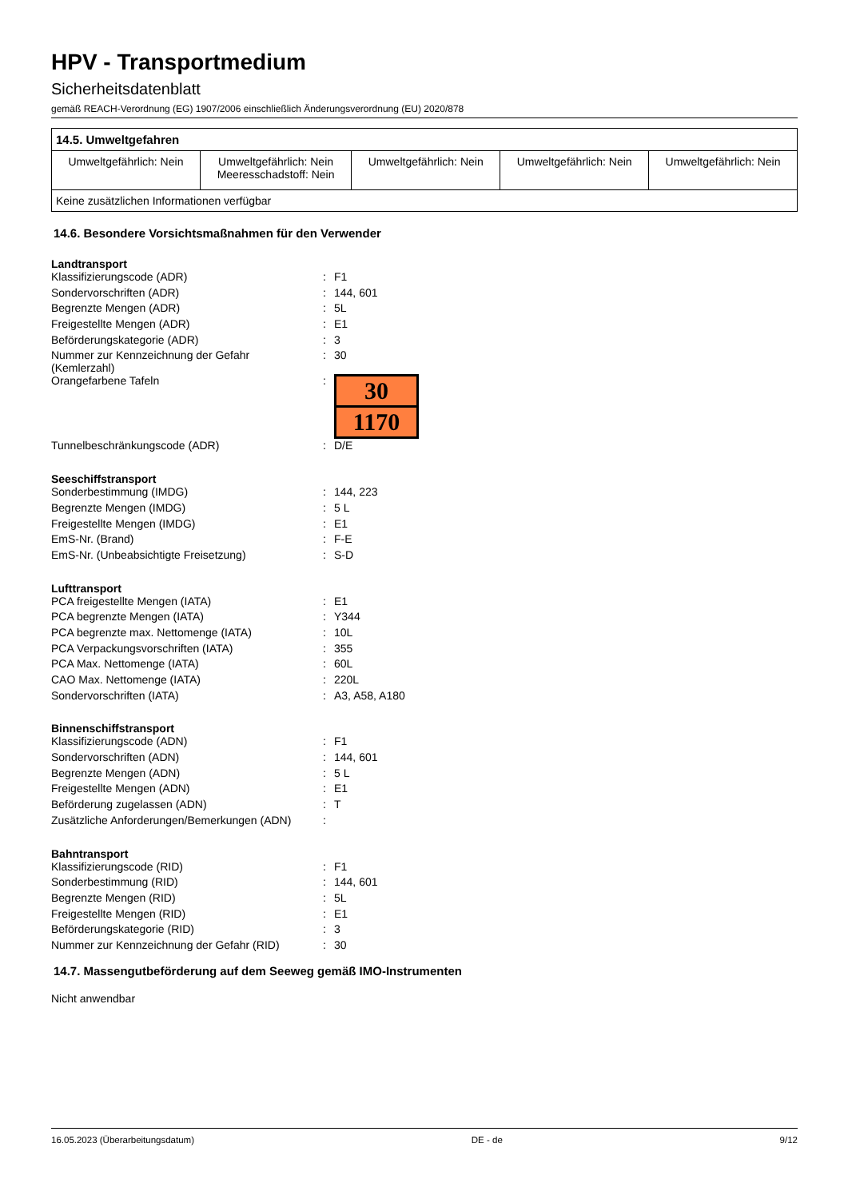HPV - Transportmedium
Sicherheitsdatenblatt
gemäß REACH-Verordnung (EG) 1907/2006 einschließlich Änderungsverordnung (EU) 2020/878
| 14.5. Umweltgefahren | | | | |
| --- | --- | --- | --- | --- |
| Umweltgefährlich: Nein | Umweltgefährlich: Nein Meeresschadstoff: Nein | Umweltgefährlich: Nein | Umweltgefährlich: Nein | Umweltgefährlich: Nein |
| Keine zusätzlichen Informationen verfügbar | | | | |
14.6. Besondere Vorsichtsmaßnahmen für den Verwender
Landtransport
| Klassifizierungscode (ADR) | : | F1 |
| Sondervorschriften (ADR) | : | 144, 601 |
| Begrenzte Mengen (ADR) | : | 5L |
| Freigestellte Mengen (ADR) | : | E1 |
| Beförderungskategorie (ADR) | : | 3 |
| Nummer zur Kennzeichnung der Gefahr (Kemlerzahl) | : | 30 |
| Orangefarbene Tafeln | : | 30 1170 |
| Tunnelbeschränkungscode (ADR) | : | D/E |
Seeschiffstransport
| Sonderbestimmung (IMDG) | : | 144, 223 |
| Begrenzte Mengen (IMDG) | : | 5 L |
| Freigestellte Mengen (IMDG) | : | E1 |
| EmS-Nr. (Brand) | : | F-E |
| EmS-Nr. (Unbeabsichtigte Freisetzung) | : | S-D |
Lufttransport
| PCA freigestellte Mengen (IATA) | : | E1 |
| PCA begrenzte Mengen (IATA) | : | Y344 |
| PCA begrenzte max. Nettomenge (IATA) | : | 10L |
| PCA Verpackungsvorschriften (IATA) | : | 355 |
| PCA Max. Nettomenge (IATA) | : | 60L |
| CAO Max. Nettomenge (IATA) | : | 220L |
| Sondervorschriften (IATA) | : | A3, A58, A180 |
Binnenschiffstransport
| Klassifizierungscode (ADN) | : | F1 |
| Sondervorschriften (ADN) | : | 144, 601 |
| Begrenzte Mengen (ADN) | : | 5 L |
| Freigestellte Mengen (ADN) | : | E1 |
| Beförderung zugelassen (ADN) | : | T |
| Zusätzliche Anforderungen/Bemerkungen (ADN) | : | |
Bahntransport
| Klassifizierungscode (RID) | : | F1 |
| Sonderbestimmung (RID) | : | 144, 601 |
| Begrenzte Mengen (RID) | : | 5L |
| Freigestellte Mengen (RID) | : | E1 |
| Beförderungskategorie (RID) | : | 3 |
| Nummer zur Kennzeichnung der Gefahr (RID) | : | 30 |
14.7. Massengutbeförderung auf dem Seeweg gemäß IMO-Instrumenten
Nicht anwendbar
16.05.2023 (Überarbeitungsdatum) DE - de 9/12